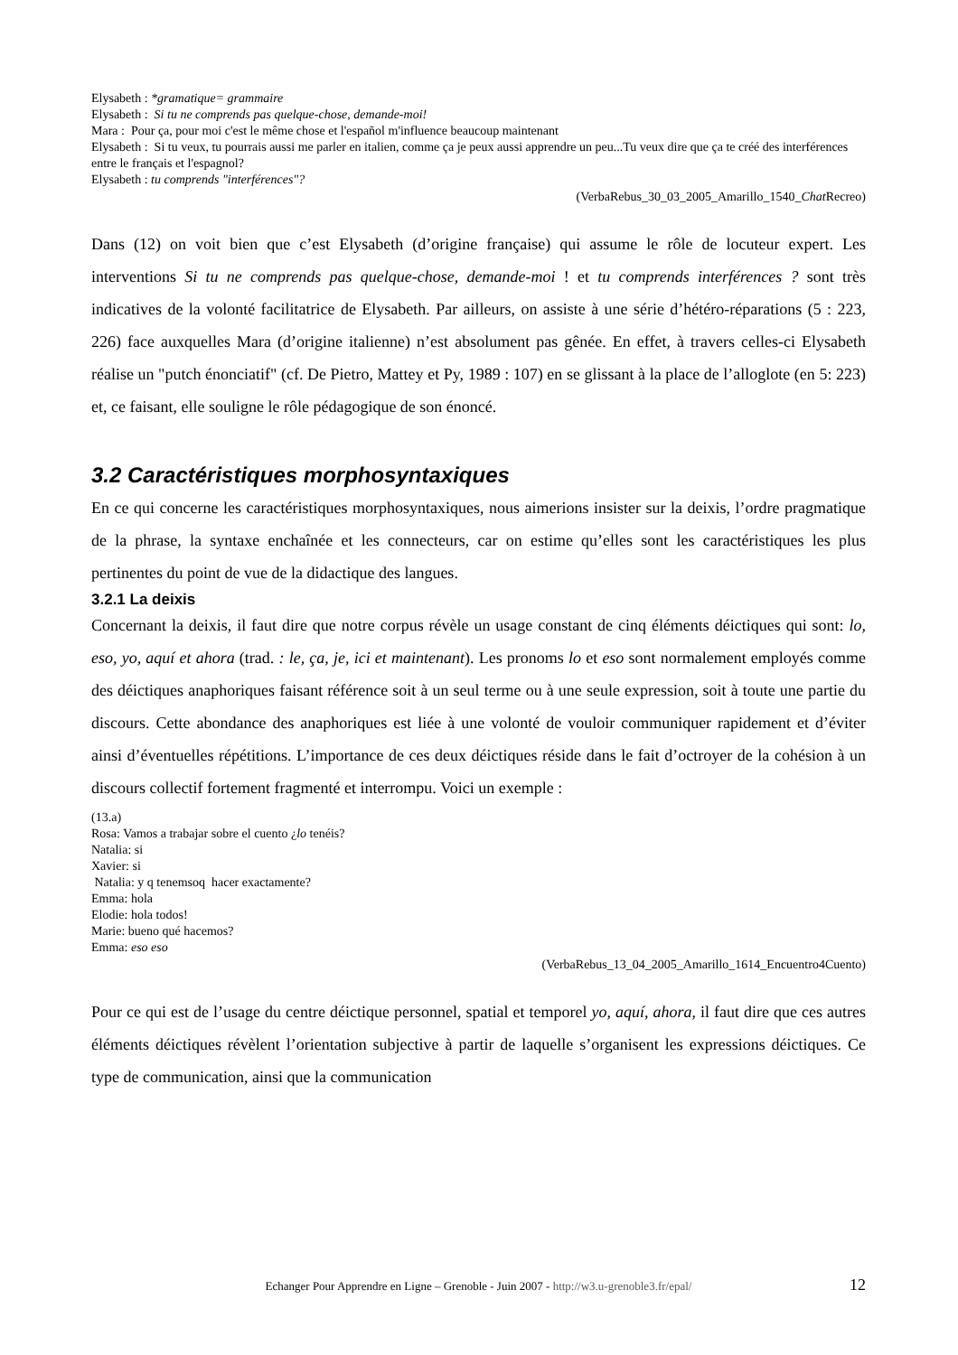Elysabeth : *gramatique= grammaire
Elysabeth : Si tu ne comprends pas quelque-chose, demande-moi!
Mara : Pour ça, pour moi c'est le même chose et l'español m'influence beaucoup maintenant
Elysabeth : Si tu veux, tu pourrais aussi me parler en italien, comme ça je peux aussi apprendre un peu...Tu veux dire que ça te créé des interférences entre le français et l'espagnol?
Elysabeth : tu comprends "interférences"?
(VerbaRebus_30_03_2005_Amarillo_1540_Chat Recreo)
Dans (12) on voit bien que c’est Elysabeth (d’origine française) qui assume le rôle de locuteur expert. Les interventions Si tu ne comprends pas quelque-chose, demande-moi ! et tu comprends interférences ? sont très indicatives de la volonté facilitatrice de Elysabeth. Par ailleurs, on assiste à une série d’hétéro-réparations (5 : 223, 226) face auxquelles Mara (d’origine italienne) n’est absolument pas gênée. En effet, à travers celles-ci Elysabeth réalise un "putch énonciatif" (cf. De Pietro, Mattey et Py, 1989 : 107) en se glissant à la place de l’alloglote (en 5: 223) et, ce faisant, elle souligne le rôle pédagogique de son énoncé.
3.2 Caractéristiques morphosyntaxiques
En ce qui concerne les caractéristiques morphosyntaxiques, nous aimerions insister sur la deixis, l’ordre pragmatique de la phrase, la syntaxe enchaînée et les connecteurs, car on estime qu’elles sont les caractéristiques les plus pertinentes du point de vue de la didactique des langues.
3.2.1 La deixis
Concernant la deixis, il faut dire que notre corpus révèle un usage constant de cinq éléments déictiques qui sont: lo, eso, yo, aquí et ahora (trad. : le, ça, je, ici et maintenant). Les pronoms lo et eso sont normalement employés comme des déictiques anaphoriques faisant référence soit à un seul terme ou à une seule expression, soit à toute une partie du discours. Cette abondance des anaphoriques est liée à une volonté de vouloir communiquer rapidement et d’éviter ainsi d’éventuelles répétitions. L’importance de ces deux déictiques réside dans le fait d’octroyer de la cohésion à un discours collectif fortement fragmenté et interrompu. Voici un exemple :
(13.a)
Rosa: Vamos a trabajar sobre el cuento ¿lo tenéis?
Natalia: si
Xavier: si
Natalia: y q tenemsoq hacer exactamente?
Emma: hola
Elodie: hola todos!
Marie: bueno qué hacemos?
Emma: eso eso
(VerbaRebus_13_04_2005_Amarillo_1614_Encuentro4Cuento)
Pour ce qui est de l’usage du centre déictique personnel, spatial et temporel yo, aquí, ahora, il faut dire que ces autres éléments déictiques révèlent l’orientation subjective à partir de laquelle s’organisent les expressions déictiques. Ce type de communication, ainsi que la communication
Echanger Pour Apprendre en Ligne – Grenoble - Juin 2007 - http://w3.u-grenoble3.fr/epal/ 12